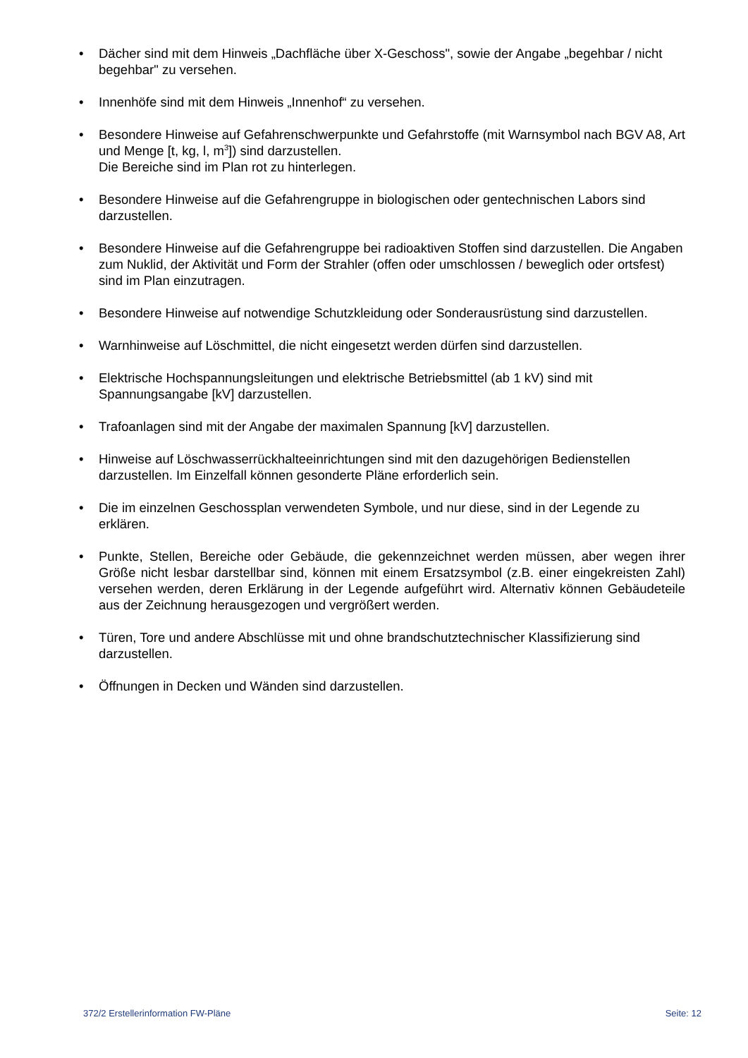• Dächer sind mit dem Hinweis „Dachfläche über X-Geschoss", sowie der Angabe „begehbar / nicht begehbar" zu versehen.
• Innenhöfe sind mit dem Hinweis „Innenhof“ zu versehen.
• Besondere Hinweise auf Gefahrenschwerpunkte und Gefahrstoffe (mit Warnsymbol nach BGV A8, Art und Menge [t, kg, l, m<sup>3</sup>]) sind darzustellen.
Die Bereiche sind im Plan rot zu hinterlegen.
• Besondere Hinweise auf die Gefahrengruppe in biologischen oder gentechnischen Labors sind darzustellen.
• Besondere Hinweise auf die Gefahrengruppe bei radioaktiven Stoffen sind darzustellen. Die Angaben zum Nuklid, der Aktivität und Form der Strahler (offen oder umschlossen / beweglich oder ortsfest) sind im Plan einzutragen.
• Besondere Hinweise auf notwendige Schutzkleidung oder Sonderausrüstung sind darzustellen.
• Warnhinweise auf Löschmittel, die nicht eingesetzt werden dürfen sind darzustellen.
• Elektrische Hochspannungsleitungen und elektrische Betriebsmittel (ab 1 kV) sind mit Spannungsangabe [kV] darzustellen.
• Trafoanlagen sind mit der Angabe der maximalen Spannung [kV] darzustellen.
• Hinweise auf Löschwasserrückhalteeinrichtungen sind mit den dazugehörigen Bedienstellen darzustellen. Im Einzelfall können gesonderte Pläne erforderlich sein.
• Die im einzelnen Geschossplan verwendeten Symbole, und nur diese, sind in der Legende zu erklären.
• Punkte, Stellen, Bereiche oder Gebäude, die gekennzeichnet werden müssen, aber wegen ihrer Größe nicht lesbar darstellbar sind, können mit einem Ersatzsymbol (z.B. einer eingekreisten Zahl) versehen werden, deren Erklärung in der Legende aufgeführt wird. Alternativ können Gebäudeteile aus der Zeichnung herausgezogen und vergrößert werden.
• Türen, Tore und andere Abschlüsse mit und ohne brandschutztechnischer Klassifizierung sind darzustellen.
• Öffnungen in Decken und Wänden sind darzustellen.
372/2 Erstellerinformation FW-Pläne Seite: 12